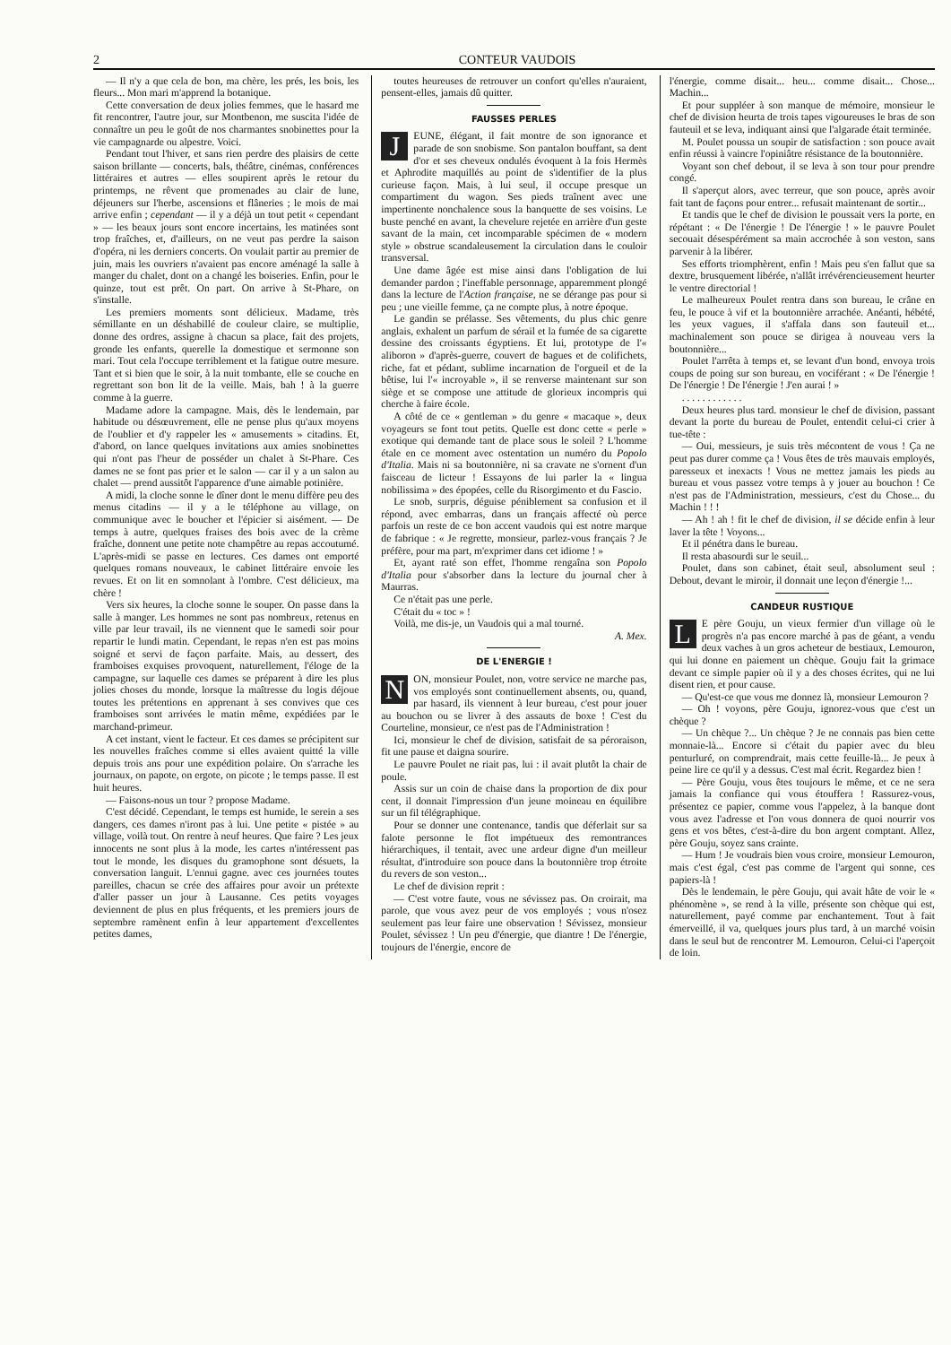2 CONTEUR VAUDOIS
— Il n'y a que cela de bon, ma chère, les prés, les bois, les fleurs... Mon mari m'apprend la botanique.
Cette conversation de deux jolies femmes, que le hasard me fit rencontrer, l'autre jour, sur Montbenon, me suscita l'idée de connaître un peu le goût de nos charmantes snobinettes pour la vie campagnarde ou alpestre. Voici.
Pendant tout l'hiver, et sans rien perdre des plaisirs de cette saison brillante — concerts, bals, théâtre, cinémas, conférences littéraires et autres — elles soupirent après le retour du printemps, ne rêvent que promenades au clair de lune, déjeuners sur l'herbe, ascensions et flâneries ; le mois de mai arrive enfin ; cependant — il y a déjà un tout petit « cependant » — les beaux jours sont encore incertains, les matinées sont trop fraîches, et, d'ailleurs, on ne veut pas perdre la saison d'opéra, ni les derniers concerts. On voulait partir au premier de juin, mais les ouvriers n'avaient pas encore aménagé la salle à manger du chalet, dont on a changé les boiseries. Enfin, pour le quinze, tout est prêt. On part. On arrive à St-Phare, on s'installe.
Les premiers moments sont délicieux. Madame, très sémillante en un déshabillé de couleur claire, se multiplie, donne des ordres, assigne à chacun sa place, fait des projets, gronde les enfants, querelle la domestique et sermonne son mari. Tout cela l'occupe terriblement et la fatigue outre mesure. Tant et si bien que le soir, à la nuit tombante, elle se couche en regrettant son bon lit de la veille. Mais, bah ! à la guerre comme à la guerre.
Madame adore la campagne. Mais, dès le lendemain, par habitude ou désœuvrement, elle ne pense plus qu'aux moyens de l'oublier et d'y rappeler les « amusements » citadins. Et, d'abord, on lance quelques invitations aux amies snobinettes qui n'ont pas l'heur de posséder un chalet à St-Phare. Ces dames ne se font pas prier et le salon — car il y a un salon au chalet — prend aussitôt l'apparence d'une aimable potinière.
A midi, la cloche sonne le dîner dont le menu diffère peu des menus citadins — il y a le téléphone au village, on communique avec le boucher et l'épicier si aisément. — De temps à autre, quelques fraises des bois avec de la crème fraîche, donnent une petite note champêtre au repas accoutumé. L'après-midi se passe en lectures. Ces dames ont emporté quelques romans nouveaux, le cabinet littéraire envoie les revues. Et on lit en somnolant à l'ombre. C'est délicieux, ma chère !
Vers six heures, la cloche sonne le souper. On passe dans la salle à manger. Les hommes ne sont pas nombreux, retenus en ville par leur travail, ils ne viennent que le samedi soir pour repartir le lundi matin. Cependant, le repas n'en est pas moins soigné et servi de façon parfaite. Mais, au dessert, des framboises exquises provoquent, naturellement, l'éloge de la campagne, sur laquelle ces dames se préparent à dire les plus jolies choses du monde, lorsque la maîtresse du logis déjoue toutes les prétentions en apprenant à ses convives que ces framboises sont arrivées le matin même, expédiées par le marchand-primeur.
A cet instant, vient le facteur. Et ces dames se précipitent sur les nouvelles fraîches comme si elles avaient quitté la ville depuis trois ans pour une expédition polaire. On s'arrache les journaux, on papote, on ergote, on picote ; le temps passe. Il est huit heures.
— Faisons-nous un tour ? propose Madame.
C'est décidé. Cependant, le temps est humide, le serein a ses dangers, ces dames n'iront pas à lui. Une petite « pistée » au village, voilà tout. On rentre à neuf heures. Que faire ? Les jeux innocents ne sont plus à la mode, les cartes n'intéressent pas tout le monde, les disques du gramophone sont désuets, la conversation languit. L'ennui gagne. avec ces journées toutes pareilles, chacun se crée des affaires pour avoir un prétexte d'aller passer un jour à Lausanne. Ces petits voyages deviennent de plus en plus fréquents, et les premiers jours de septembre ramènent enfin à leur appartement d'excellentes petites dames,
toutes heureuses de retrouver un confort qu'elles n'auraient, pensent-elles, jamais dû quitter.
FAUSSES PERLES
JEUNE, élégant, il fait montre de son ignorance et parade de son snobisme. Son pantalon bouffant, sa dent d'or et ses cheveux ondulés évoquent à la fois Hermès et Aphrodite maquillés au point de s'identifier de la plus curieuse façon. Mais, à lui seul, il occupe presque un compartiment du wagon. Ses pieds traînent avec une impertinente nonchalence sous la banquette de ses voisins. Le buste penché en avant, la chevelure rejetée en arrière d'un geste savant de la main, cet incomparable spécimen de « modern style » obstrue scandaleusement la circulation dans le couloir transversal.
Une dame âgée est mise ainsi dans l'obligation de lui demander pardon ; l'ineffable personnage, apparemment plongé dans la lecture de l'Action française, ne se dérange pas pour si peu ; une vieille femme, ça ne compte plus, à notre époque.
Le gandin se prélasse. Ses vêtements, du plus chic genre anglais, exhalent un parfum de sérail et la fumée de sa cigarette dessine des croissants égyptiens. Et lui, prototype de l'« aliboron » d'après-guerre, couvert de bagues et de colifichets, riche, fat et pédant, sublime incarnation de l'orgueil et de la bêtise, lui l'« incroyable », il se renverse maintenant sur son siège et se compose une attitude de glorieux incompris qui cherche à faire école.
A côté de ce « gentleman » du genre « macaque », deux voyageurs se font tout petits. Quelle est donc cette « perle » exotique qui demande tant de place sous le soleil ? L'homme étale en ce moment avec ostentation un numéro du Popolo d'Italia. Mais ni sa boutonnière, ni sa cravate ne s'ornent d'un faisceau de licteur ! Essayons de lui parler la « lingua nobilissima » des épopées, celle du Risorgimento et du Fascio.
Le snob, surpris, déguise péniblement sa confusion et il répond, avec embarras, dans un français affecté où perce parfois un reste de ce bon accent vaudois qui est notre marque de fabrique : « Je regrette, monsieur, parlez-vous français ? Je préfère, pour ma part, m'exprimer dans cet idiome ! »
Et, ayant raté son effet, l'homme rengaîna son Popolo d'Italia pour s'absorber dans la lecture du journal cher à Maurras.
Ce n'était pas une perle.
C'était du « toc » !
Voilà, me dis-je, un Vaudois qui a mal tourné.
A. Mex.
DE L'ENERGIE !
NON, monsieur Poulet, non, votre service ne marche pas, vos employés sont continuellement absents, ou, quand, par hasard, ils viennent à leur bureau, c'est pour jouer au bouchon ou se livrer à des assauts de boxe ! C'est du Courteline, monsieur, ce n'est pas de l'Administration !
Ici, monsieur le chef de division, satisfait de sa péroraison, fit une pause et daigna sourire.
Le pauvre Poulet ne riait pas, lui : il avait plutôt la chair de poule.
Assis sur un coin de chaise dans la proportion de dix pour cent, il donnait l'impression d'un jeune moineau en équilibre sur un fil télégraphique.
Pour se donner une contenance, tandis que déferlait sur sa falote personne le flot impétueux des remontrances hiérarchiques, il tentait, avec une ardeur digne d'un meilleur résultat, d'introduire son pouce dans la boutonnière trop étroite du revers de son veston...
Le chef de division reprit :
— C'est votre faute, vous ne sévissez pas. On croirait, ma parole, que vous avez peur de vos employés ; vous n'osez seulement pas leur faire une observation ! Sévissez, monsieur Poulet, sévissez ! Un peu d'énergie, que diantre ! De l'énergie, toujours de l'énergie, encore de
l'énergie, comme disait... heu... comme disait... Chose... Machin...
Et pour suppléer à son manque de mémoire, monsieur le chef de division heurta de trois tapes vigoureuses le bras de son fauteuil et se leva, indiquant ainsi que l'algarade était terminée.
M. Poulet poussa un soupir de satisfaction : son pouce avait enfin réussi à vaincre l'opiniâtre résistance de la boutonnière.
Voyant son chef debout, il se leva à son tour pour prendre congé.
Il s'aperçut alors, avec terreur, que son pouce, après avoir fait tant de façons pour entrer... refusait maintenant de sortir...
Et tandis que le chef de division le poussait vers la porte, en répétant : « De l'énergie ! De l'énergie ! » le pauvre Poulet secouait désespérément sa main accrochée à son veston, sans parvenir à la libérer.
Ses efforts triomphèrent, enfin ! Mais peu s'en fallut que sa dextre, brusquement libérée, n'allât irrévérencieusement heurter le ventre directorial !
Le malheureux Poulet rentra dans son bureau, le crâne en feu, le pouce à vif et la boutonnière arrachée. Anéanti, hébété, les yeux vagues, il s'affala dans son fauteuil et... machinalement son pouce se dirigea à nouveau vers la boutonnière...
Poulet l'arrêta à temps et, se levant d'un bond, envoya trois coups de poing sur son bureau, en vociférant : « De l'énergie ! De l'énergie ! De l'énergie ! J'en aurai ! »
. . . . . . . . . . . .
Deux heures plus tard. monsieur le chef de division, passant devant la porte du bureau de Poulet, entendit celui-ci crier à tue-tête :
— Oui, messieurs, je suis très mécontent de vous ! Ça ne peut pas durer comme ça ! Vous êtes de très mauvais employés, paresseux et inexacts ! Vous ne mettez jamais les pieds au bureau et vous passez votre temps à y jouer au bouchon ! Ce n'est pas de l'Administration, messieurs, c'est du Chose... du Machin ! ! !
— Ah ! ah ! fit le chef de division, il se décide enfin à leur laver la tête ! Voyons...
Et il pénétra dans le bureau.
Il resta abasourdi sur le seuil...
Poulet, dans son cabinet, était seul, absolument seul : Debout, devant le miroir, il donnait une leçon d'énergie !...
CANDEUR RUSTIQUE
LE père Gouju, un vieux fermier d'un village où le progrès n'a pas encore marché à pas de géant, a vendu deux vaches à un gros acheteur de bestiaux, Lemouron, qui lui donne en paiement un chèque. Gouju fait la grimace devant ce simple papier où il y a des choses écrites, qui ne lui disent rien, et pour cause.
— Qu'est-ce que vous me donnez là, monsieur Lemouron ?
— Oh ! voyons, père Gouju, ignorez-vous que c'est un chèque ?
— Un chèque ?... Un chèque ? Je ne connais pas bien cette monnaie-là... Encore si c'était du papier avec du bleu penturluré, on comprendrait, mais cette feuille-là... Je peux à peine lire ce qu'il y a dessus. C'est mal écrit. Regardez bien !
— Père Gouju, vous êtes toujours le même, et ce ne sera jamais la confiance qui vous étouffera ! Rassurez-vous, présentez ce papier, comme vous l'appelez, à la banque dont vous avez l'adresse et l'on vous donnera de quoi nourrir vos gens et vos bêtes, c'est-à-dire du bon argent comptant. Allez, père Gouju, soyez sans crainte.
— Hum ! Je voudrais bien vous croire, monsieur Lemouron, mais c'est égal, c'est pas comme de l'argent qui sonne, ces papiers-là !
Dès le lendemain, le père Gouju, qui avait hâte de voir le « phénomène », se rend à la ville, présente son chèque qui est, naturellement, payé comme par enchantement. Tout à fait émerveillé, il va, quelques jours plus tard, à un marché voisin dans le seul but de rencontrer M. Lemouron. Celui-ci l'aperçoit de loin.